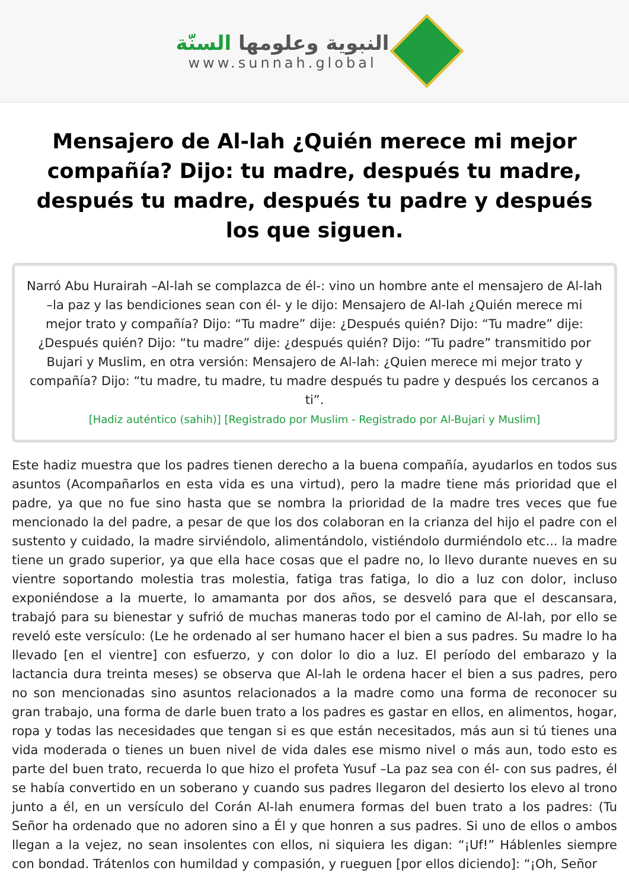النبوية وعلومها السنّة
www.sunnah.global
Mensajero de Al-lah ¿Quién merece mi mejor compañía? Dijo: tu madre, después tu madre, después tu madre, después tu padre y después los que siguen.
Narró Abu Hurairah –Al-lah se complazca de él-: vino un hombre ante el mensajero de Al-lah –la paz y las bendiciones sean con él- y le dijo: Mensajero de Al-lah ¿Quién merece mi mejor trato y compañía? Dijo: “Tu madre” dije: ¿Después quién? Dijo: “Tu madre” dije: ¿Después quién? Dijo: “tu madre” dije: ¿después quién? Dijo: “Tu padre” transmitido por Bujari y Muslim, en otra versión: Mensajero de Al-lah: ¿Quien merece mi mejor trato y compañía? Dijo: “tu madre, tu madre, tu madre después tu padre y después los cercanos a ti”.
[Hadiz auténtico (sahih)] [Registrado por Muslim - Registrado por Al-Bujari y Muslim]
Este hadiz muestra que los padres tienen derecho a la buena compañía, ayudarlos en todos sus asuntos (Acompañarlos en esta vida es una virtud), pero la madre tiene más prioridad que el padre, ya que no fue sino hasta que se nombra la prioridad de la madre tres veces que fue mencionado la del padre, a pesar de que los dos colaboran en la crianza del hijo el padre con el sustento y cuidado, la madre sirviéndolo, alimentándolo, vistiéndolo durmiéndolo etc... la madre tiene un grado superior, ya que ella hace cosas que el padre no, lo llevo durante nueves en su vientre soportando molestia tras molestia, fatiga tras fatiga, lo dio a luz con dolor, incluso exponiéndose a la muerte, lo amamanta por dos años, se desveló para que el descansara, trabajó para su bienestar y sufrió de muchas maneras todo por el camino de Al-lah, por ello se reveló este versículo: (Le he ordenado al ser humano hacer el bien a sus padres. Su madre lo ha llevado [en el vientre] con esfuerzo, y con dolor lo dio a luz. El período del embarazo y la lactancia dura treinta meses) se observa que Al-lah le ordena hacer el bien a sus padres, pero no son mencionadas sino asuntos relacionados a la madre como una forma de reconocer su gran trabajo, una forma de darle buen trato a los padres es gastar en ellos, en alimentos, hogar, ropa y todas las necesidades que tengan si es que están necesitados, más aun si tú tienes una vida moderada o tienes un buen nivel de vida dales ese mismo nivel o más aun, todo esto es parte del buen trato, recuerda lo que hizo el profeta Yusuf –La paz sea con él- con sus padres, él se había convertido en un soberano y cuando sus padres llegaron del desierto los elevo al trono junto a él, en un versículo del Corán Al-lah enumera formas del buen trato a los padres: (Tu Señor ha ordenado que no adoren sino a Él y que honren a sus padres. Si uno de ellos o ambos llegan a la vejez, no sean insolentes con ellos, ni siquiera les digan: “¡Uf!” Háblenles siempre con bondad. Trátenlos con humildad y compasión, y rueguen [por ellos diciendo]: “¡Oh, Señor